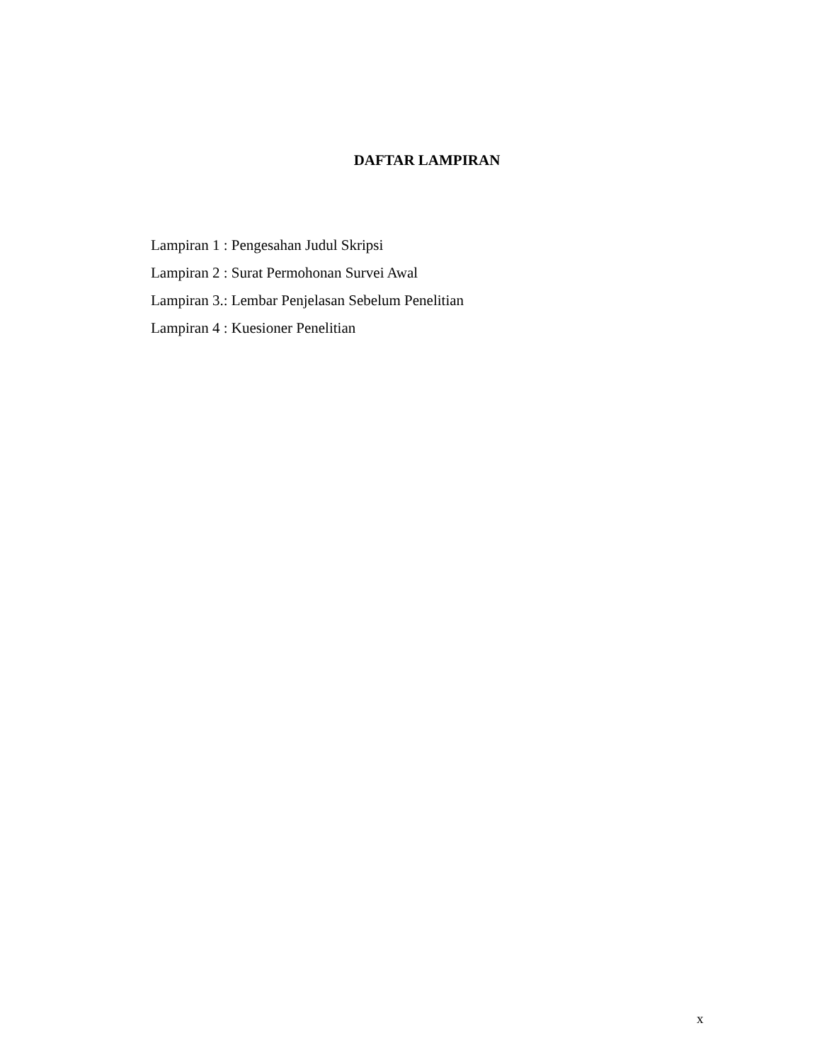DAFTAR LAMPIRAN
Lampiran 1 : Pengesahan Judul Skripsi
Lampiran 2 : Surat Permohonan Survei Awal
Lampiran 3.: Lembar Penjelasan Sebelum Penelitian
Lampiran 4 : Kuesioner Penelitian
x